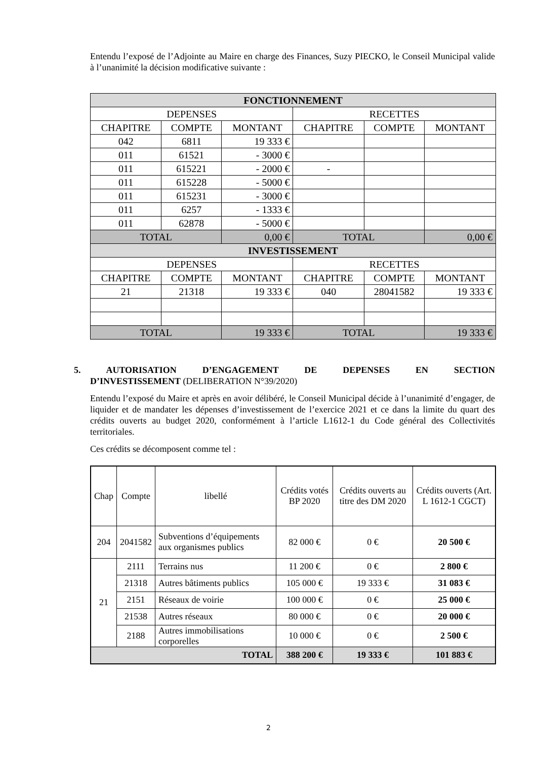Entendu l’exposé de l’Adjointe au Maire en charge des Finances, Suzy PIECKO, le Conseil Municipal valide à l’unanimité la décision modificative suivante :
| FONCTIONNEMENT | | | | | |
| --- | --- | --- | --- | --- | --- |
| DEPENSES | | | RECETTES | | |
| CHAPITRE | COMPTE | MONTANT | CHAPITRE | COMPTE | MONTANT |
| 042 | 6811 | 19 333 € | | | |
| 011 | 61521 | - 3000 € | | | |
| 011 | 615221 | - 2000 € | - | | |
| 011 | 615228 | - 5000 € | | | |
| 011 | 615231 | - 3000 € | | | |
| 011 | 6257 | - 1333 € | | | |
| 011 | 62878 | - 5000 € | | | |
| TOTAL | | 0,00 € | TOTAL | | 0,00 € |
| INVESTISSEMENT | | | | | |
| DEPENSES | | | RECETTES | | |
| CHAPITRE | COMPTE | MONTANT | CHAPITRE | COMPTE | MONTANT |
| 21 | 21318 | 19 333 € | 040 | 28041582 | 19 333 € |
| TOTAL | | 19 333 € | TOTAL | | 19 333 € |
5. AUTORISATION D’ENGAGEMENT DE DEPENSES EN SECTION
D’INVESTISSEMENT (DELIBERATION N°39/2020)
Entendu l’exposé du Maire et après en avoir délibéré, le Conseil Municipal décide à l’unanimité d’engager, de liquider et de mandater les dépenses d’investissement de l’exercice 2021 et ce dans la limite du quart des crédits ouverts au budget 2020, conformément à l’article L1612-1 du Code général des Collectivités territoriales.
Ces crédits se décomposent comme tel :
| Chap | Compte | libellé | Crédits votés BP 2020 | Crédits ouverts au titre des DM 2020 | Crédits ouverts (Art. L 1612-1 CGCT) |
| --- | --- | --- | --- | --- | --- |
| 204 | 2041582 | Subventions d’équipements aux organismes publics | 82 000 € | 0 € | 20 500 € |
| 21 | 2111 | Terrains nus | 11 200 € | 0 € | 2 800 € |
| | 21318 | Autres bâtiments publics | 105 000 € | 19 333 € | 31 083 € |
| | 2151 | Réseaux de voirie | 100 000 € | 0 € | 25 000 € |
| | 21538 | Autres réseaux | 80 000 € | 0 € | 20 000 € |
| | 2188 | Autres immobilisations corporelles | 10 000 € | 0 € | 2 500 € |
| TOTAL | | | 388 200 € | 19 333 € | 101 883 € |
2